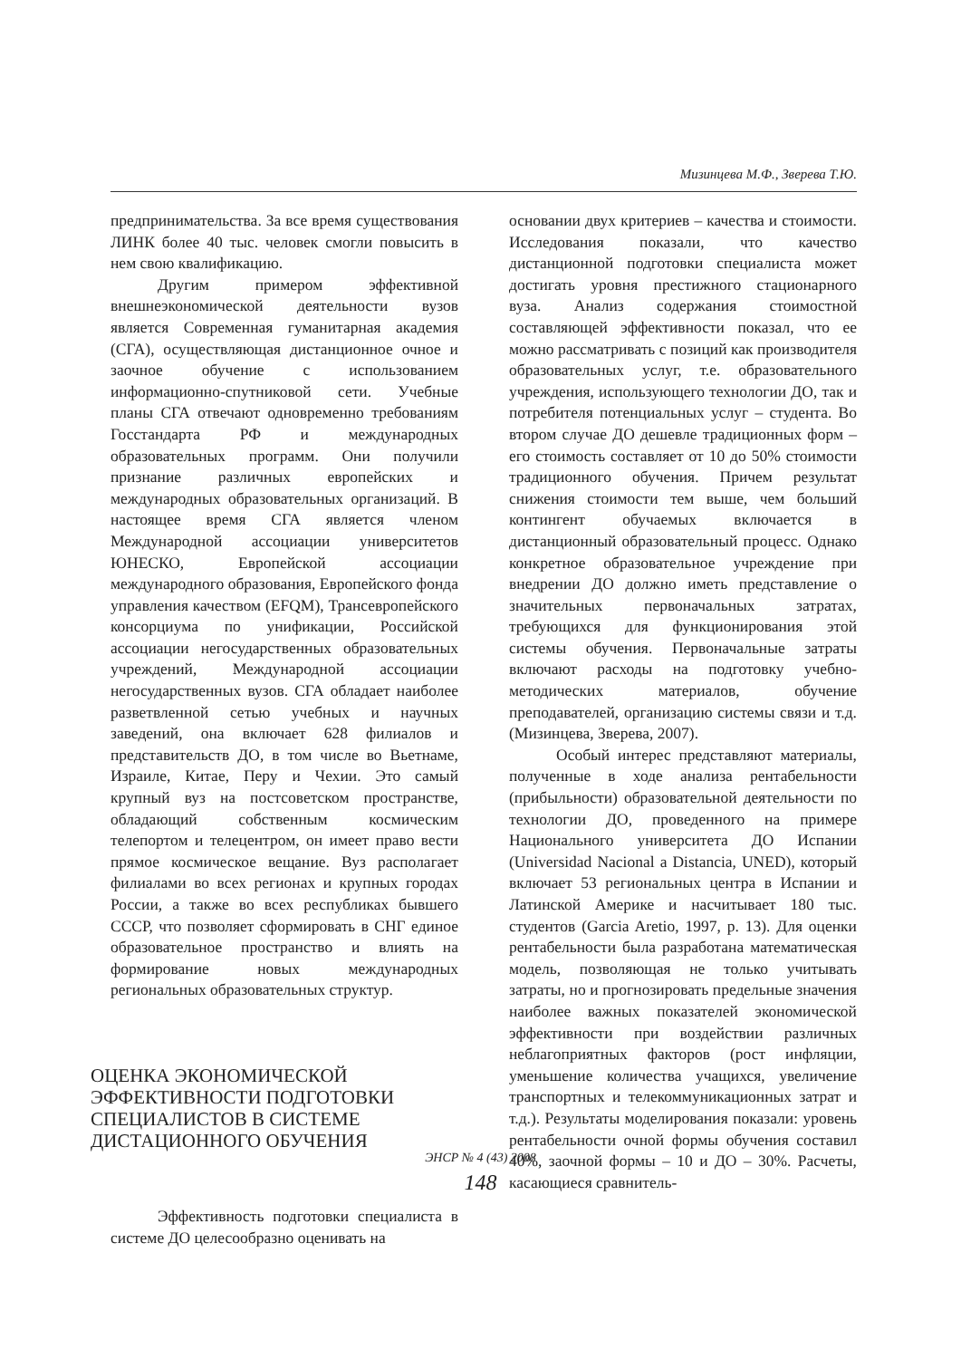Мизинцева М.Ф., Зверева Т.Ю.
предпринимательства. За все время существования ЛИНК более 40 тыс. человек смогли повысить в нем свою квалификацию.
Другим примером эффективной внешнеэкономической деятельности вузов является Современная гуманитарная академия (СГА), осуществляющая дистанционное очное и заочное обучение с использованием информационно-спутниковой сети. Учебные планы СГА отвечают одновременно требованиям Госстандарта РФ и международных образовательных программ. Они получили признание различных европейских и международных образовательных организаций. В настоящее время СГА является членом Международной ассоциации университетов ЮНЕСКО, Европейской ассоциации международного образования, Европейского фонда управления качеством (EFQM), Трансевропейского консорциума по унификации, Российской ассоциации негосударственных образовательных учреждений, Международной ассоциации негосударственных вузов. СГА обладает наиболее разветвленной сетью учебных и научных заведений, она включает 628 филиалов и представительств ДО, в том числе во Вьетнаме, Израиле, Китае, Перу и Чехии. Это самый крупный вуз на постсоветском пространстве, обладающий собственным космическим телепортом и телецентром, он имеет право вести прямое космическое вещание. Вуз располагает филиалами во всех регионах и крупных городах России, а также во всех республиках бывшего СССР, что позволяет сформировать в СНГ единое образовательное пространство и влиять на формирование новых международных региональных образовательных структур.
ОЦЕНКА ЭКОНОМИЧЕСКОЙ ЭФФЕКТИВНОСТИ ПОДГОТОВКИ СПЕЦИАЛИСТОВ В СИСТЕМЕ ДИСТАЦИОННОГО ОБУЧЕНИЯ
Эффективность подготовки специалиста в системе ДО целесообразно оценивать на
основании двух критериев – качества и стоимости. Исследования показали, что качество дистанционной подготовки специалиста может достигать уровня престижного стационарного вуза. Анализ содержания стоимостной составляющей эффективности показал, что ее можно рассматривать с позиций как производителя образовательных услуг, т.е. образовательного учреждения, использующего технологии ДО, так и потребителя потенциальных услуг – студента. Во втором случае ДО дешевле традиционных форм – его стоимость составляет от 10 до 50% стоимости традиционного обучения. Причем результат снижения стоимости тем выше, чем больший контингент обучаемых включается в дистанционный образовательный процесс. Однако конкретное образовательное учреждение при внедрении ДО должно иметь представление о значительных первоначальных затратах, требующихся для функционирования этой системы обучения. Первоначальные затраты включают расходы на подготовку учебно-методических материалов, обучение преподавателей, организацию системы связи и т.д. (Мизинцева, Зверева, 2007).
Особый интерес представляют материалы, полученные в ходе анализа рентабельности (прибыльности) образовательной деятельности по технологии ДО, проведенного на примере Национального университета ДО Испании (Universidad Nacional a Distancia, UNED), который включает 53 региональных центра в Испании и Латинской Америке и насчитывает 180 тыс. студентов (Garcia Aretio, 1997, p. 13). Для оценки рентабельности была разработана математическая модель, позволяющая не только учитывать затраты, но и прогнозировать предельные значения наиболее важных показателей экономической эффективности при воздействии различных неблагоприятных факторов (рост инфляции, уменьшение количества учащихся, увеличение транспортных и телекоммуникационных затрат и т.д.). Результаты моделирования показали: уровень рентабельности очной формы обучения составил 40%, заочной формы – 10 и ДО – 30%. Расчеты, касающиеся сравнитель-
ЭНСР № 4 (43) 2008
148